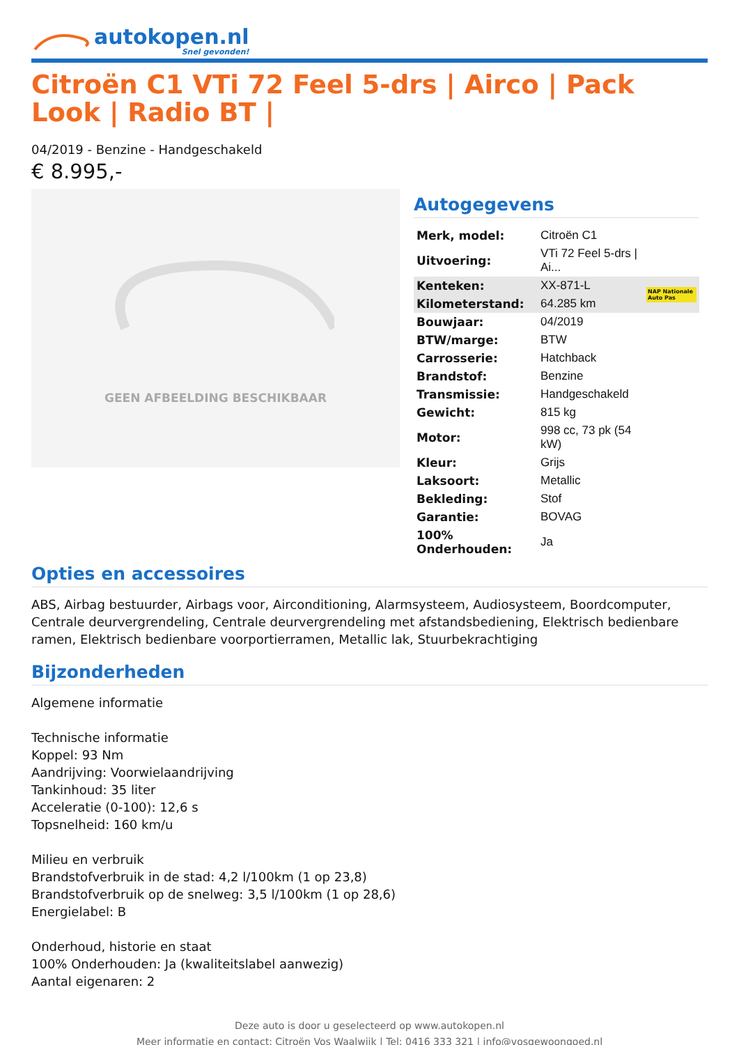autokopen.nl
Snel gevonden!
Citroën C1 VTi 72 Feel 5-drs | Airco | Pack Look | Radio BT |
04/2019 - Benzine - Handgeschakeld
€ 8.995,-
GEEN AFBEELDING BESCHIKBAAR
Autogegevens
| Merk, model: | Citroën C1 | |
| Uitvoering: | VTi 72 Feel 5-drs / Ai... | |
| Kenteken: | XX-871-L | NAP Nationale Auto Pas |
| Kilometerstand: | 64.285 km | |
| Bouwjaar: | 04/2019 | |
| BTW/marge: | BTW | |
| Carrosserie: | Hatchback | |
| Brandstof: | Benzine | |
| Transmissie: | Handgeschakeld | |
| Gewicht: | 815 kg | |
| Motor: | 998 cc, 73 pk (54 kW) | |
| Kleur: | Grijs | |
| Laksoort: | Metallic | |
| Bekleding: | Stof | |
| Garantie: | BOVAG | |
| 100% Onderhouden: | Ja | |
Opties en accessoires
ABS, Airbag bestuurder, Airbags voor, Airconditioning, Alarmsysteem, Audiosysteem, Boordcomputer, Centrale deurvergrendeling, Centrale deurvergrendeling met afstandsbediening, Elektrisch bedienbare ramen, Elektrisch bedienbare voorportierramen, Metallic lak, Stuurbekrachtiging
Bijzonderheden
Algemene informatie
Technische informatie
Koppel: 93 Nm
Aandrijving: Voorwielaandrijving
Tankinhoud: 35 liter
Acceleratie (0-100): 12,6 s
Topsnelheid: 160 km/u
Milieu en verbruik
Brandstofverbruik in de stad: 4,2 l/100km (1 op 23,8)
Brandstofverbruik op de snelweg: 3,5 l/100km (1 op 28,6)
Energielabel: B
Onderhoud, historie en staat
100% Onderhouden: Ja (kwaliteitslabel aanwezig)
Aantal eigenaren: 2
Deze auto is door u geselecteerd op www.autokopen.nl
Meer informatie en contact: Citroën Vos Waalwijk | Tel: 0416 333 321 | info@vosgewoongoed.nl